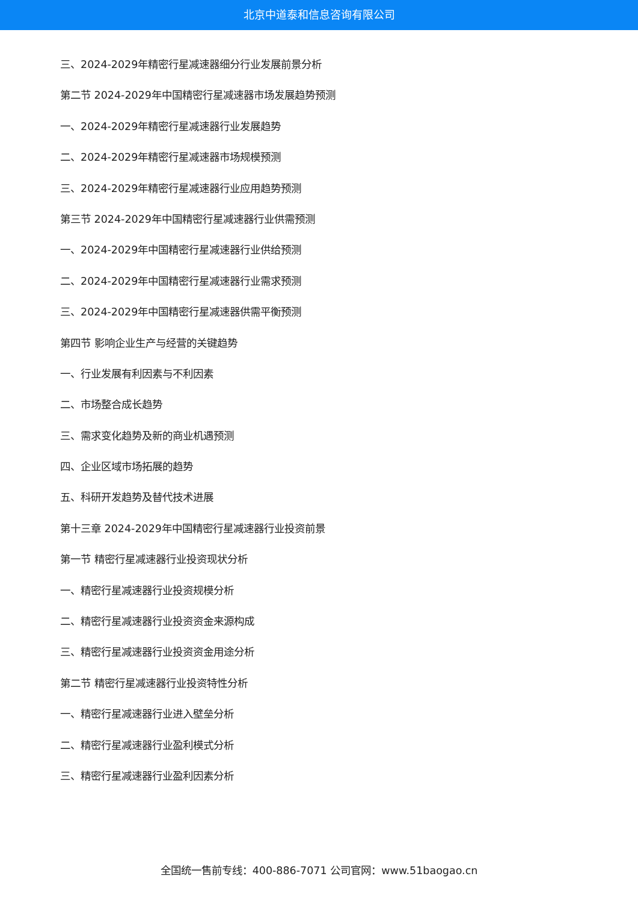北京中道泰和信息咨询有限公司
三、2024-2029年精密行星减速器细分行业发展前景分析
第二节 2024-2029年中国精密行星减速器市场发展趋势预测
一、2024-2029年精密行星减速器行业发展趋势
二、2024-2029年精密行星减速器市场规模预测
三、2024-2029年精密行星减速器行业应用趋势预测
第三节 2024-2029年中国精密行星减速器行业供需预测
一、2024-2029年中国精密行星减速器行业供给预测
二、2024-2029年中国精密行星减速器行业需求预测
三、2024-2029年中国精密行星减速器供需平衡预测
第四节 影响企业生产与经营的关键趋势
一、行业发展有利因素与不利因素
二、市场整合成长趋势
三、需求变化趋势及新的商业机遇预测
四、企业区域市场拓展的趋势
五、科研开发趋势及替代技术进展
第十三章 2024-2029年中国精密行星减速器行业投资前景
第一节 精密行星减速器行业投资现状分析
一、精密行星减速器行业投资规模分析
二、精密行星减速器行业投资资金来源构成
三、精密行星减速器行业投资资金用途分析
第二节 精密行星减速器行业投资特性分析
一、精密行星减速器行业进入壁垒分析
二、精密行星减速器行业盈利模式分析
三、精密行星减速器行业盈利因素分析
全国统一售前专线：400-886-7071 公司官网：www.51baogao.cn